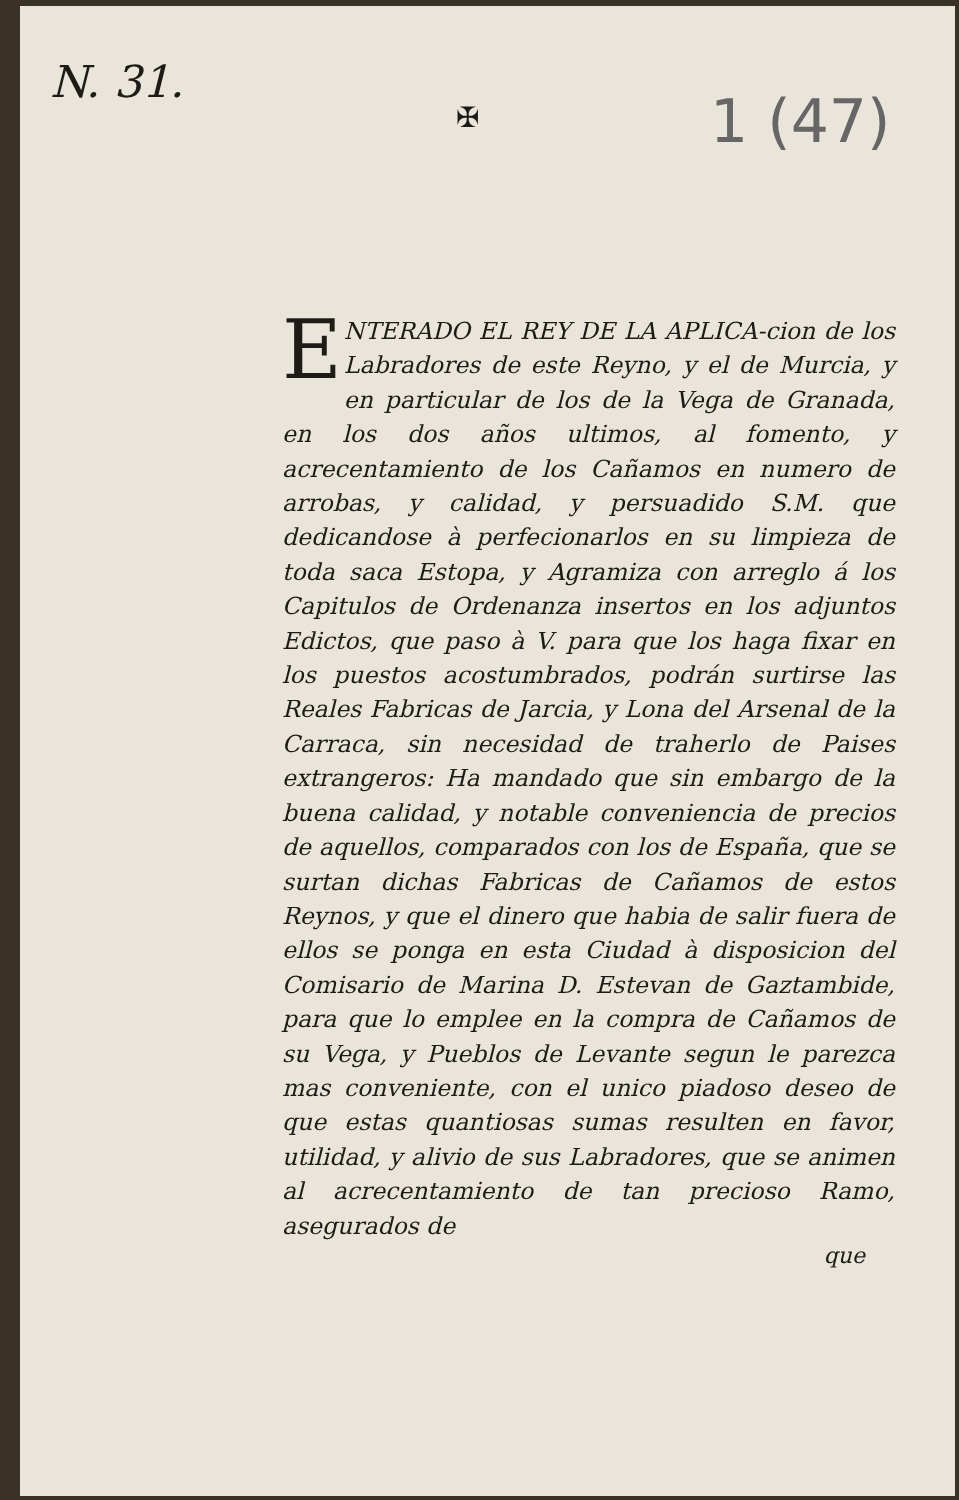N. 31.
1 (47)
✠
ENTERADO EL REY DE LA APLICA-cion de los Labradores de este Reyno, y el de Murcia, y en particular de los de la Vega de Granada, en los dos años ultimos, al fomento, y acrecentamiento de los Cañamos en numero de arrobas, y calidad, y persuadido S.M. que dedicandose à perfecionarlos en su limpieza de toda saca Estopa, y Agramiza con arreglo á los Capitulos de Ordenanza insertos en los adjuntos Edictos, que paso à V. para que los haga fixar en los puestos acostumbrados, podrán surtirse las Reales Fabricas de Jarcia, y Lona del Arsenal de la Carraca, sin necesidad de traherlo de Paises extrangeros: Ha mandado que sin embargo de la buena calidad, y notable conveniencia de precios de aquellos, comparados con los de España, que se surtan dichas Fabricas de Cañamos de estos Reynos, y que el dinero que habia de salir fuera de ellos se ponga en esta Ciudad à disposicion del Comisario de Marina D. Estevan de Gaztambide, para que lo emplee en la compra de Cañamos de su Vega, y Pueblos de Levante segun le parezca mas conveniente, con el unico piadoso deseo de que estas quantiosas sumas resulten en favor, utilidad, y alivio de sus Labradores, que se animen al acrecentamiento de tan precioso Ramo, asegurados de
que